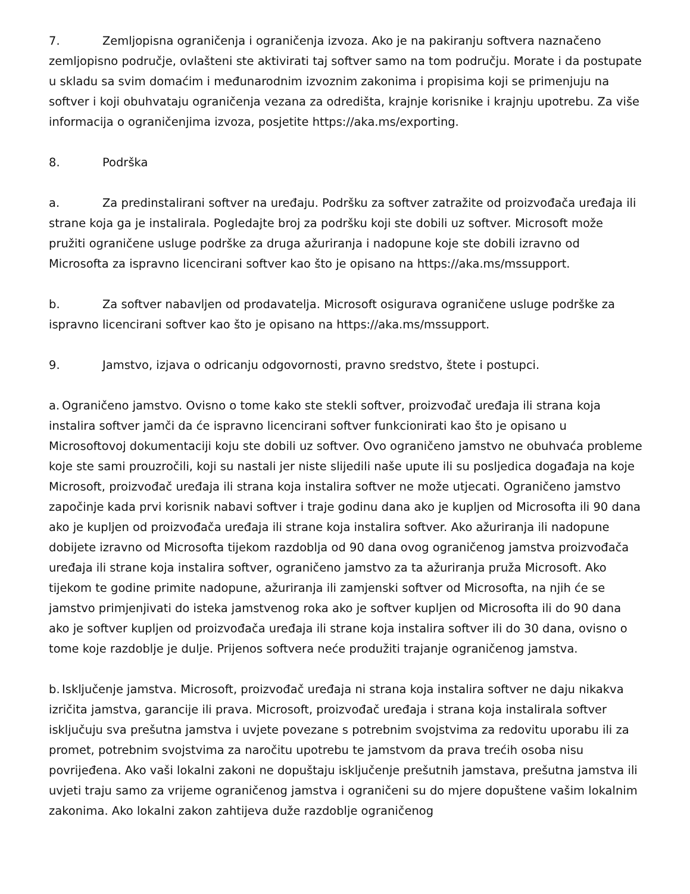7. Zemljopisna ograničenja i ograničenja izvoza. Ako je na pakiranju softvera naznačeno zemljopisno područje, ovlašteni ste aktivirati taj softver samo na tom području. Morate i da postupate u skladu sa svim domaćim i međunarodnim izvoznim zakonima i propisima koji se primenjuju na softver i koji obuhvataju ograničenja vezana za odredišta, krajnje korisnike i krajnju upotrebu. Za više informacija o ograničenjima izvoza, posjetite https://aka.ms/exporting.
8. Podrška
a. Za predinstalirani softver na uređaju. Podršku za softver zatražite od proizvođača uređaja ili strane koja ga je instalirala. Pogledajte broj za podršku koji ste dobili uz softver. Microsoft može pružiti ograničene usluge podrške za druga ažuriranja i nadopune koje ste dobili izravno od Microsofta za ispravno licencirani softver kao što je opisano na https://aka.ms/mssupport.
b. Za softver nabavljen od prodavatelja. Microsoft osigurava ograničene usluge podrške za ispravno licencirani softver kao što je opisano na https://aka.ms/mssupport.
9. Jamstvo, izjava o odricanju odgovornosti, pravno sredstvo, štete i postupci.
a. Ograničeno jamstvo. Ovisno o tome kako ste stekli softver, proizvođač uređaja ili strana koja instalira softver jamči da će ispravno licencirani softver funkcionirati kao što je opisano u Microsoftovoj dokumentaciji koju ste dobili uz softver. Ovo ograničeno jamstvo ne obuhvaća probleme koje ste sami prouzročili, koji su nastali jer niste slijedili naše upute ili su posljedica događaja na koje Microsoft, proizvođač uređaja ili strana koja instalira softver ne može utjecati. Ograničeno jamstvo započinje kada prvi korisnik nabavi softver i traje godinu dana ako je kupljen od Microsofta ili 90 dana ako je kupljen od proizvođača uređaja ili strane koja instalira softver. Ako ažuriranja ili nadopune dobijete izravno od Microsofta tijekom razdoblja od 90 dana ovog ograničenog jamstva proizvođača uređaja ili strane koja instalira softver, ograničeno jamstvo za ta ažuriranja pruža Microsoft. Ako tijekom te godine primite nadopune, ažuriranja ili zamjenski softver od Microsofta, na njih će se jamstvo primjenjivati do isteka jamstvenog roka ako je softver kupljen od Microsofta ili do 90 dana ako je softver kupljen od proizvođača uređaja ili strane koja instalira softver ili do 30 dana, ovisno o tome koje razdoblje je dulje. Prijenos softvera neće produžiti trajanje ograničenog jamstva.
b. Isključenje jamstva. Microsoft, proizvođač uređaja ni strana koja instalira softver ne daju nikakva izričita jamstva, garancije ili prava. Microsoft, proizvođač uređaja i strana koja instalirala softver isključuju sva prešutna jamstva i uvjete povezane s potrebnim svojstvima za redovitu uporabu ili za promet, potrebnim svojstvima za naročitu upotrebu te jamstvom da prava trećih osoba nisu povrijeđena. Ako vaši lokalni zakoni ne dopuštaju isključenje prešutnih jamstava, prešutna jamstva ili uvjeti traju samo za vrijeme ograničenog jamstva i ograničeni su do mjere dopuštene vašim lokalnim zakonima. Ako lokalni zakon zahtijeva duže razdoblje ograničenog